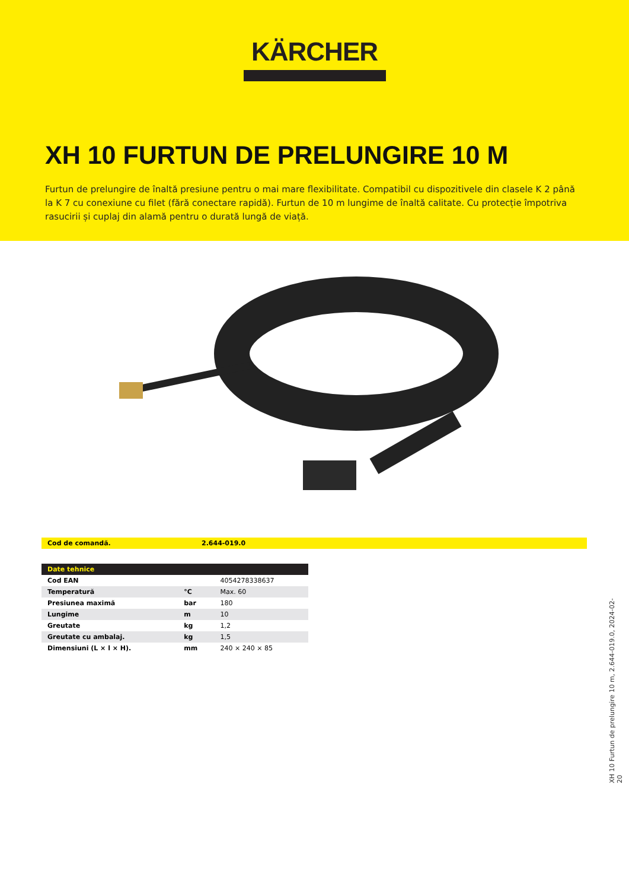KÄRCHER
XH 10 FURTUN DE PRELUNGIRE 10 M
Furtun de prelungire de înaltă presiune pentru o mai mare flexibilitate. Compatibil cu dispozitivele din clasele K 2 până la K 7 cu conexiune cu filet (fără conectare rapidă). Furtun de 10 m lungime de înaltă calitate. Cu protecție împotriva rasucirii și cuplaj din alamă pentru o durată lungă de viață.
| Cod de comandă. | 2.644-019.0 |
| Date tehnice | | |
| --- | --- | --- |
| Cod EAN | | 4054278338637 |
| Temperatură | °C | Max. 60 |
| Presiunea maximă | bar | 180 |
| Lungime | m | 10 |
| Greutate | kg | 1,2 |
| Greutate cu ambalaj. | kg | 1,5 |
| Dimensiuni (L × l × H). | mm | 240 × 240 × 85 |
XH 10 Furtun de prelungire 10 m, 2.644-019.0, 2024-02-20